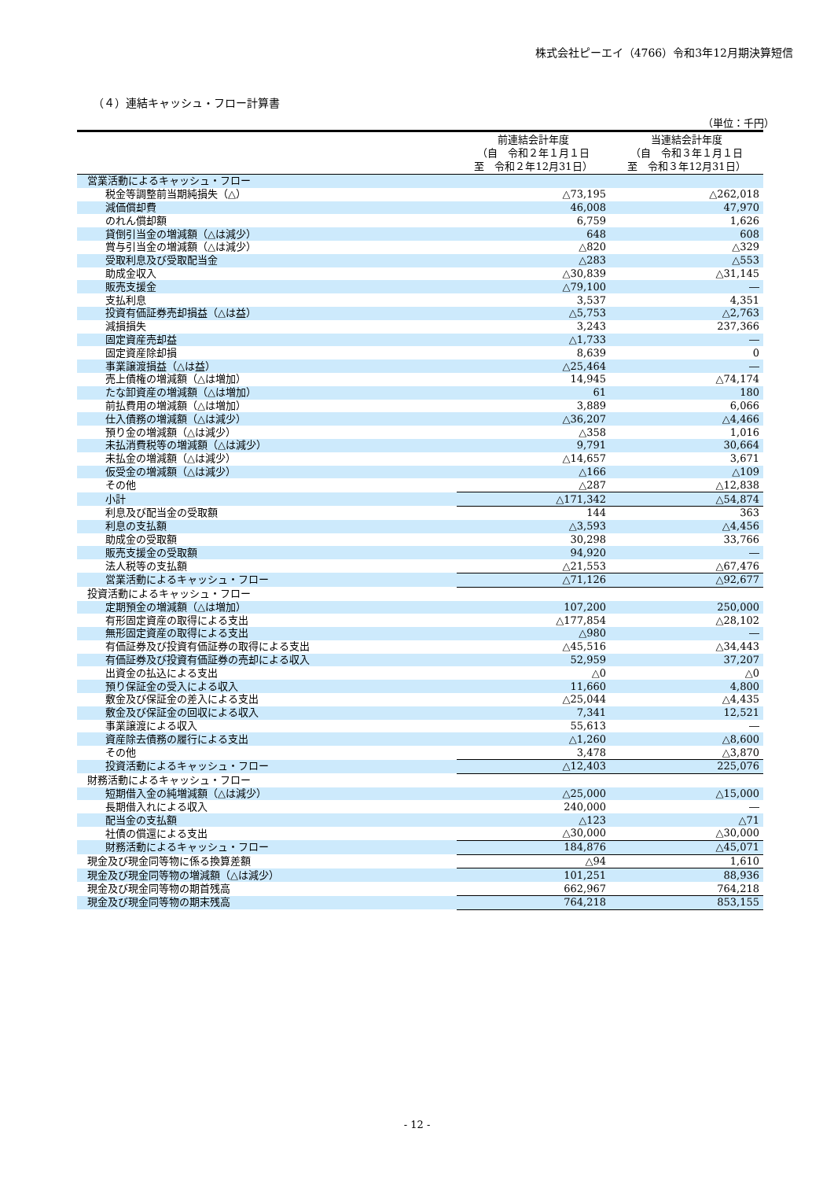株式会社ピーエイ（4766）令和3年12月期決算短信
（４）連結キャッシュ・フロー計算書
（単位：千円）
| | 前連結会計年度 （自 令和２年１月１日 至 令和２年12月31日） | 当連結会計年度 （自 令和３年１月１日 至 令和３年12月31日） |
| --- | --- | --- |
| 営業活動によるキャッシュ・フロー | | |
| 税金等調整前当期純損失（△） | △73,195 | △262,018 |
| 減価償却費 | 46,008 | 47,970 |
| のれん償却額 | 6,759 | 1,626 |
| 貸倒引当金の増減額（△は減少） | 648 | 608 |
| 賞与引当金の増減額（△は減少） | △820 | △329 |
| 受取利息及び受取配当金 | △283 | △553 |
| 助成金収入 | △30,839 | △31,145 |
| 販売支援金 | △79,100 | ― |
| 支払利息 | 3,537 | 4,351 |
| 投資有価証券売却損益（△は益） | △5,753 | △2,763 |
| 減損損失 | 3,243 | 237,366 |
| 固定資産売却益 | △1,733 | ― |
| 固定資産除却損 | 8,639 | 0 |
| 事業譲渡損益（△は益） | △25,464 | ― |
| 売上債権の増減額（△は増加） | 14,945 | △74,174 |
| たな卸資産の増減額（△は増加） | 61 | 180 |
| 前払費用の増減額（△は増加） | 3,889 | 6,066 |
| 仕入債務の増減額（△は減少） | △36,207 | △4,466 |
| 預り金の増減額（△は減少） | △358 | 1,016 |
| 未払消費税等の増減額（△は減少） | 9,791 | 30,664 |
| 未払金の増減額（△は減少） | △14,657 | 3,671 |
| 仮受金の増減額（△は減少） | △166 | △109 |
| その他 | △287 | △12,838 |
| 小計 | △171,342 | △54,874 |
| 利息及び配当金の受取額 | 144 | 363 |
| 利息の支払額 | △3,593 | △4,456 |
| 助成金の受取額 | 30,298 | 33,766 |
| 販売支援金の受取額 | 94,920 | ― |
| 法人税等の支払額 | △21,553 | △67,476 |
| 営業活動によるキャッシュ・フロー | △71,126 | △92,677 |
| 投資活動によるキャッシュ・フロー | | |
| 定期預金の増減額（△は増加） | 107,200 | 250,000 |
| 有形固定資産の取得による支出 | △177,854 | △28,102 |
| 無形固定資産の取得による支出 | △980 | ― |
| 有価証券及び投資有価証券の取得による支出 | △45,516 | △34,443 |
| 有価証券及び投資有価証券の売却による収入 | 52,959 | 37,207 |
| 出資金の払込による支出 | △0 | △0 |
| 預り保証金の受入による収入 | 11,660 | 4,800 |
| 敷金及び保証金の差入による支出 | △25,044 | △4,435 |
| 敷金及び保証金の回収による収入 | 7,341 | 12,521 |
| 事業譲渡による収入 | 55,613 | ― |
| 資産除去債務の履行による支出 | △1,260 | △8,600 |
| その他 | 3,478 | △3,870 |
| 投資活動によるキャッシュ・フロー | △12,403 | 225,076 |
| 財務活動によるキャッシュ・フロー | | |
| 短期借入金の純増減額（△は減少） | △25,000 | △15,000 |
| 長期借入れによる収入 | 240,000 | ― |
| 配当金の支払額 | △123 | △71 |
| 社債の償還による支出 | △30,000 | △30,000 |
| 財務活動によるキャッシュ・フロー | 184,876 | △45,071 |
| 現金及び現金同等物に係る換算差額 | △94 | 1,610 |
| 現金及び現金同等物の増減額（△は減少） | 101,251 | 88,936 |
| 現金及び現金同等物の期首残高 | 662,967 | 764,218 |
| 現金及び現金同等物の期末残高 | 764,218 | 853,155 |
- 12 -